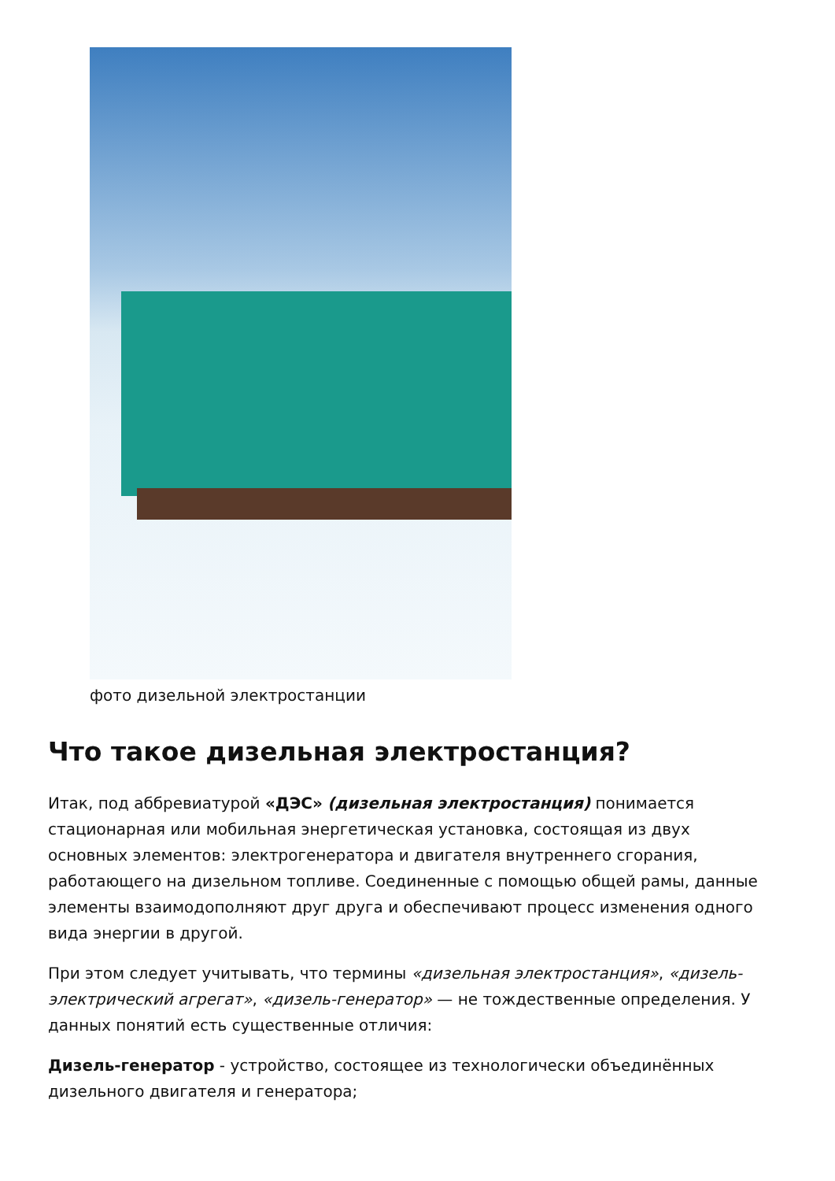фото дизельной электростанции
Что такое дизельная электростанция?
Итак, под аббревиатурой «ДЭС» (дизельная электростанция) понимается стационарная или мобильная энергетическая установка, состоящая из двух основных элементов: электрогенератора и двигателя внутреннего сгорания, работающего на дизельном топливе. Соединенные с помощью общей рамы, данные элементы взаимодополняют друг друга и обеспечивают процесс изменения одного вида энергии в другой.
При этом следует учитывать, что термины «дизельная электростанция», «дизель-электрический агрегат», «дизель-генератор» — не тождественные определения. У данных понятий есть существенные отличия:
Дизель-генератор - устройство, состоящее из технологически объединённых дизельного двигателя и генератора;